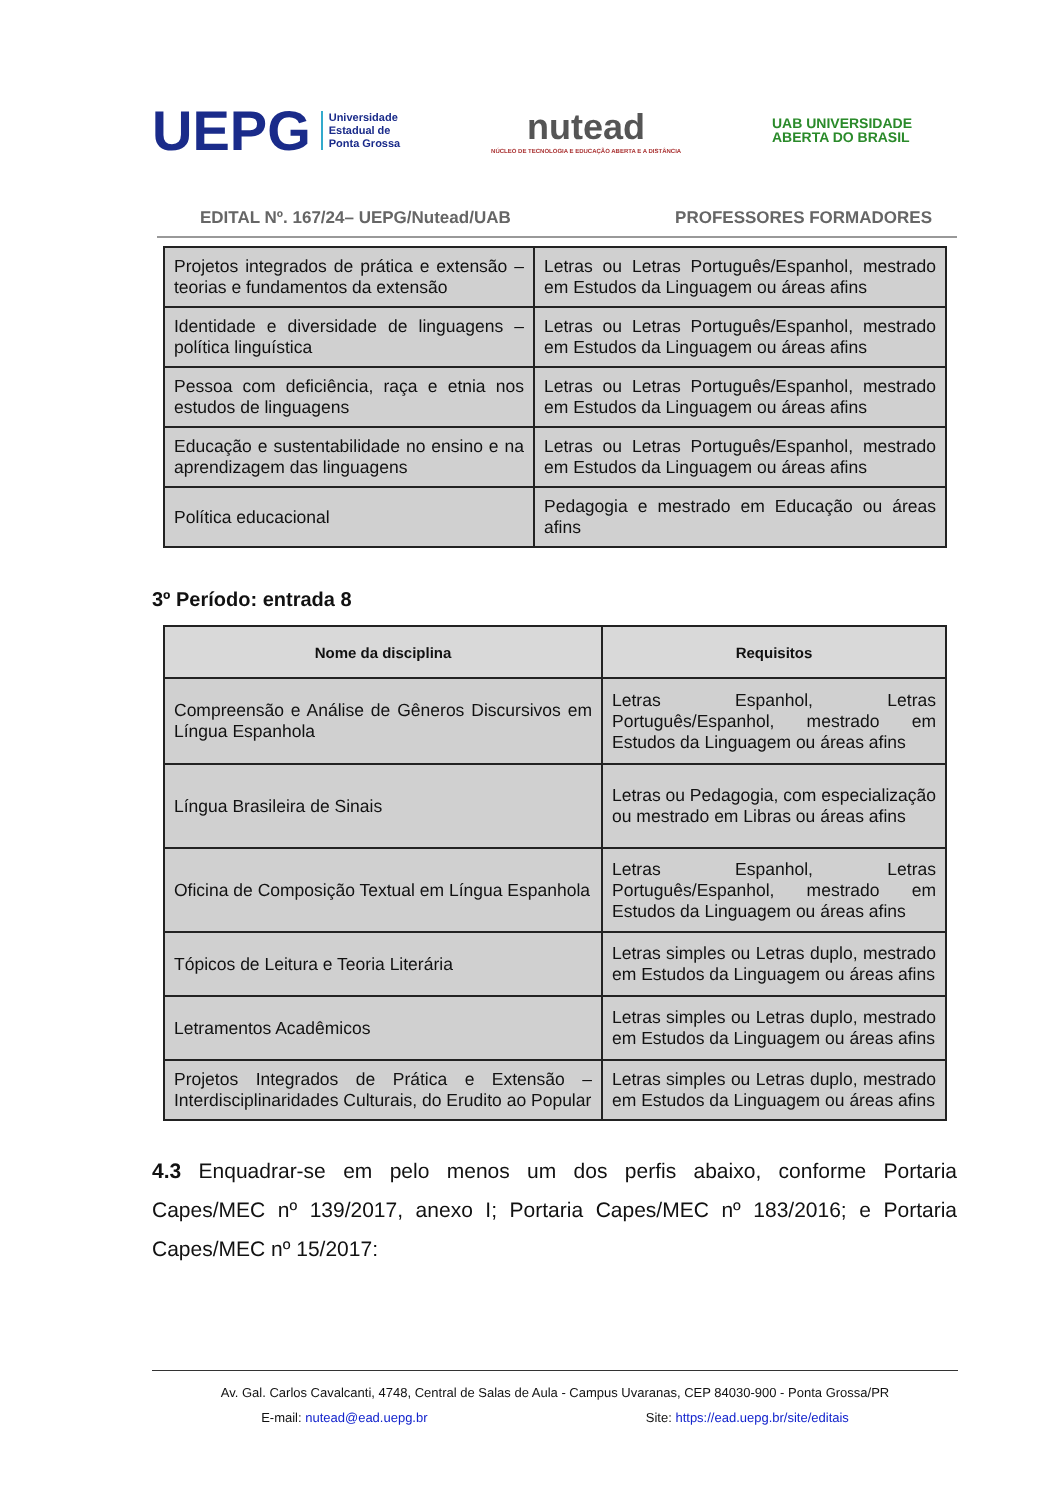UEPG Universidade
Estadual de
Ponta Grossa
nutead
NÚCLEO DE TECNOLOGIA E EDUCAÇÃO ABERTA E A DISTÂNCIA
UAB UNIVERSIDADE
ABERTA DO BRASIL
EDITAL Nº. 167/24– UEPG/Nutead/UAB PROFESSORES FORMADORES
| Projetos integrados de prática e extensão – teorias e fundamentos da extensão | Letras ou Letras Português/Espanhol, mestrado em Estudos da Linguagem ou áreas afins |
| Identidade e diversidade de linguagens – política linguística | Letras ou Letras Português/Espanhol, mestrado em Estudos da Linguagem ou áreas afins |
| Pessoa com deficiência, raça e etnia nos estudos de linguagens | Letras ou Letras Português/Espanhol, mestrado em Estudos da Linguagem ou áreas afins |
| Educação e sustentabilidade no ensino e na aprendizagem das linguagens | Letras ou Letras Português/Espanhol, mestrado em Estudos da Linguagem ou áreas afins |
| Política educacional | Pedagogia e mestrado em Educação ou áreas afins |
3º Período: entrada 8
| Nome da disciplina | Requisitos |
| --- | --- |
| Compreensão e Análise de Gêneros Discursivos em Língua Espanhola | Letras Espanhol, Letras Português/Espanhol, mestrado em Estudos da Linguagem ou áreas afins |
| Língua Brasileira de Sinais | Letras ou Pedagogia, com especialização ou mestrado em Libras ou áreas afins |
| Oficina de Composição Textual em Língua Espanhola | Letras Espanhol, Letras Português/Espanhol, mestrado em Estudos da Linguagem ou áreas afins |
| Tópicos de Leitura e Teoria Literária | Letras simples ou Letras duplo, mestrado em Estudos da Linguagem ou áreas afins |
| Letramentos Acadêmicos | Letras simples ou Letras duplo, mestrado em Estudos da Linguagem ou áreas afins |
| Projetos Integrados de Prática e Extensão – Interdisciplinaridades Culturais, do Erudito ao Popular | Letras simples ou Letras duplo, mestrado em Estudos da Linguagem ou áreas afins |
4.3 Enquadrar-se em pelo menos um dos perfis abaixo, conforme Portaria Capes/MEC nº 139/2017, anexo I; Portaria Capes/MEC nº 183/2016; e Portaria Capes/MEC nº 15/2017:
Av. Gal. Carlos Cavalcanti, 4748, Central de Salas de Aula - Campus Uvaranas, CEP 84030-900 - Ponta Grossa/PR
E-mail: nutead@ead.uepg.br Site: https://ead.uepg.br/site/editais